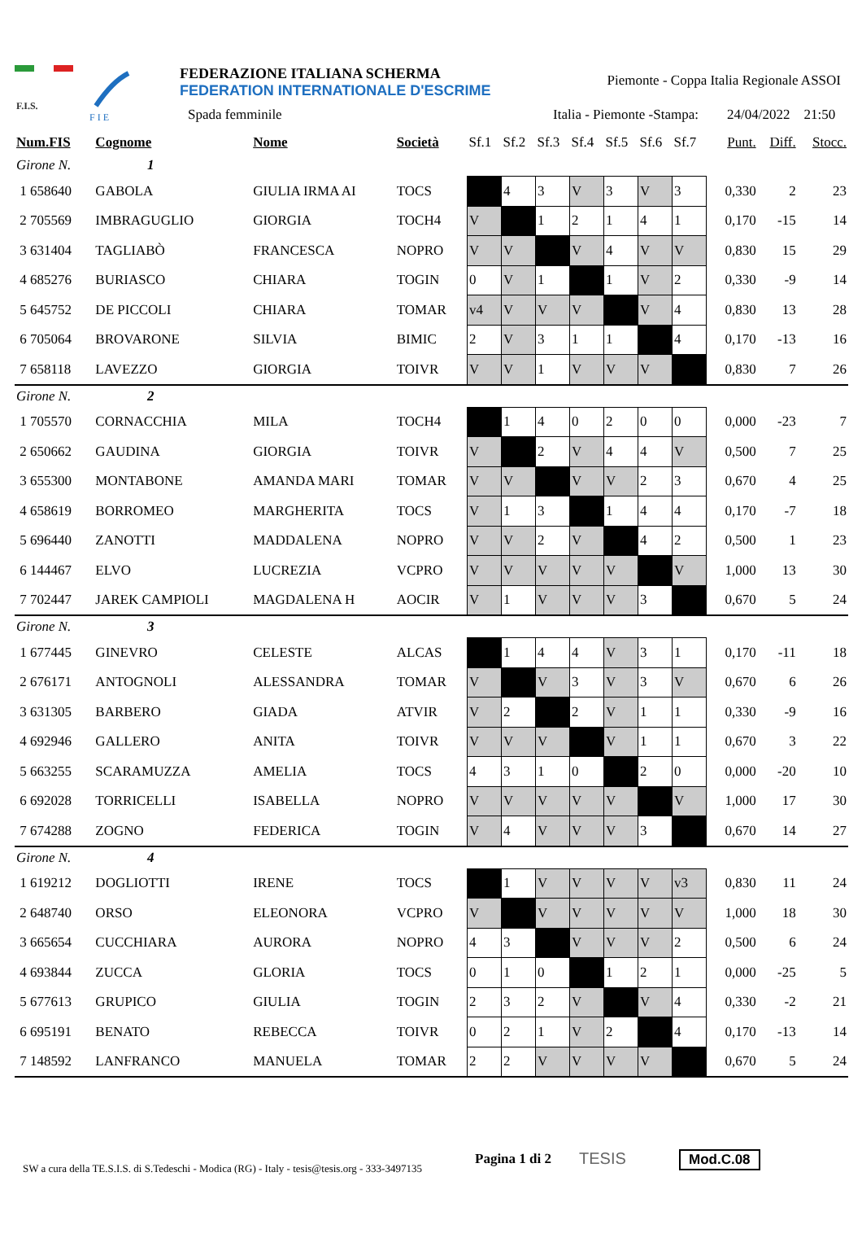F.I.S.
F I E
FEDERAZIONE ITALIANA SCHERMA
FEDERATION INTERNATIONALE D'ESCRIME
Piemonte - Coppa Italia Regionale ASSOI
Spada femminile Italia - Piemonte -Stampa: 24/04/2022 21:50
| Num.FIS | Cognome | Nome | Società | Sf.1 | Sf.2 | Sf.3 | Sf.4 | Sf.5 | Sf.6 | Sf.7 | | Punt. | Diff. | Stocc. |
| --- | --- | --- | --- | --- | --- | --- | --- | --- | --- | --- | --- | --- | --- | --- |
| Girone N. 1 | | | | | | | | | | | | | | |
| 1 658640 | GABOLA | GIULIA IRMA AI | TOCS | | 4 | 3 | V | 3 | V | 3 | | 0,330 | 2 | 23 |
| 2 705569 | IMBRAGUGLIO | GIORGIA | TOCH4 | V | | 1 | 2 | 1 | 4 | 1 | | 0,170 | -15 | 14 |
| 3 631404 | TAGLIABÒ | FRANCESCA | NOPRO | V | V | | V | 4 | V | V | | 0,830 | 15 | 29 |
| 4 685276 | BURIASCO | CHIARA | TOGIN | 0 | V | 1 | | 1 | V | 2 | | 0,330 | -9 | 14 |
| 5 645752 | DE PICCOLI | CHIARA | TOMAR | v4 | V | V | V | | V | 4 | | 0,830 | 13 | 28 |
| 6 705064 | BROVARONE | SILVIA | BIMIC | 2 | V | 3 | 1 | 1 | | 4 | | 0,170 | -13 | 16 |
| 7 658118 | LAVEZZO | GIORGIA | TOIVR | V | V | 1 | V | V | V | | | 0,830 | 7 | 26 |
| Girone N. 2 | | | | | | | | | | | | | | |
| 1 705570 | CORNACCHIA | MILA | TOCH4 | | 1 | 4 | 0 | 2 | 0 | 0 | | 0,000 | -23 | 7 |
| 2 650662 | GAUDINA | GIORGIA | TOIVR | V | | 2 | V | 4 | 4 | V | | 0,500 | 7 | 25 |
| 3 655300 | MONTABONE | AMANDA MARI | TOMAR | V | V | | V | V | 2 | 3 | | 0,670 | 4 | 25 |
| 4 658619 | BORROMEO | MARGHERITA | TOCS | V | 1 | 3 | | 1 | 4 | 4 | | 0,170 | -7 | 18 |
| 5 696440 | ZANOTTI | MADDALENA | NOPRO | V | V | 2 | V | | 4 | 2 | | 0,500 | 1 | 23 |
| 6 144467 | ELVO | LUCREZIA | VCPRO | V | V | V | V | V | | V | | 1,000 | 13 | 30 |
| 7 702447 | JAREK CAMPIOLI | MAGDALENA H | AOCIR | V | 1 | V | V | V | 3 | | | 0,670 | 5 | 24 |
| Girone N. 3 | | | | | | | | | | | | | | |
| 1 677445 | GINEVRO | CELESTE | ALCAS | | 1 | 4 | 4 | V | 3 | 1 | | 0,170 | -11 | 18 |
| 2 676171 | ANTOGNOLI | ALESSANDRA | TOMAR | V | | V | 3 | V | 3 | V | | 0,670 | 6 | 26 |
| 3 631305 | BARBERO | GIADA | ATVIR | V | 2 | | 2 | V | 1 | 1 | | 0,330 | -9 | 16 |
| 4 692946 | GALLERO | ANITA | TOIVR | V | V | V | | V | 1 | 1 | | 0,670 | 3 | 22 |
| 5 663255 | SCARAMUZZA | AMELIA | TOCS | 4 | 3 | 1 | 0 | | 2 | 0 | | 0,000 | -20 | 10 |
| 6 692028 | TORRICELLI | ISABELLA | NOPRO | V | V | V | V | V | | V | | 1,000 | 17 | 30 |
| 7 674288 | ZOGNO | FEDERICA | TOGIN | V | 4 | V | V | V | 3 | | | 0,670 | 14 | 27 |
| Girone N. 4 | | | | | | | | | | | | | | |
| 1 619212 | DOGLIOTTI | IRENE | TOCS | | 1 | V | V | V | V | v3 | | 0,830 | 11 | 24 |
| 2 648740 | ORSO | ELEONORA | VCPRO | V | | V | V | V | V | V | | 1,000 | 18 | 30 |
| 3 665654 | CUCCHIARA | AURORA | NOPRO | 4 | 3 | | V | V | V | 2 | | 0,500 | 6 | 24 |
| 4 693844 | ZUCCA | GLORIA | TOCS | 0 | 1 | 0 | | 1 | 2 | 1 | | 0,000 | -25 | 5 |
| 5 677613 | GRUPICO | GIULIA | TOGIN | 2 | 3 | 2 | V | | V | 4 | | 0,330 | -2 | 21 |
| 6 695191 | BENATO | REBECCA | TOIVR | 0 | 2 | 1 | V | 2 | | 4 | | 0,170 | -13 | 14 |
| 7 148592 | LANFRANCO | MANUELA | TOMAR | 2 | 2 | V | V | V | V | | | 0,670 | 5 | 24 |
SW a cura della TE.S.I.S. di S.Tedeschi - Modica (RG) - Italy - tesis@tesis.org - 333-3497135
Pagina 1 di 2 TESIS Mod.C.08